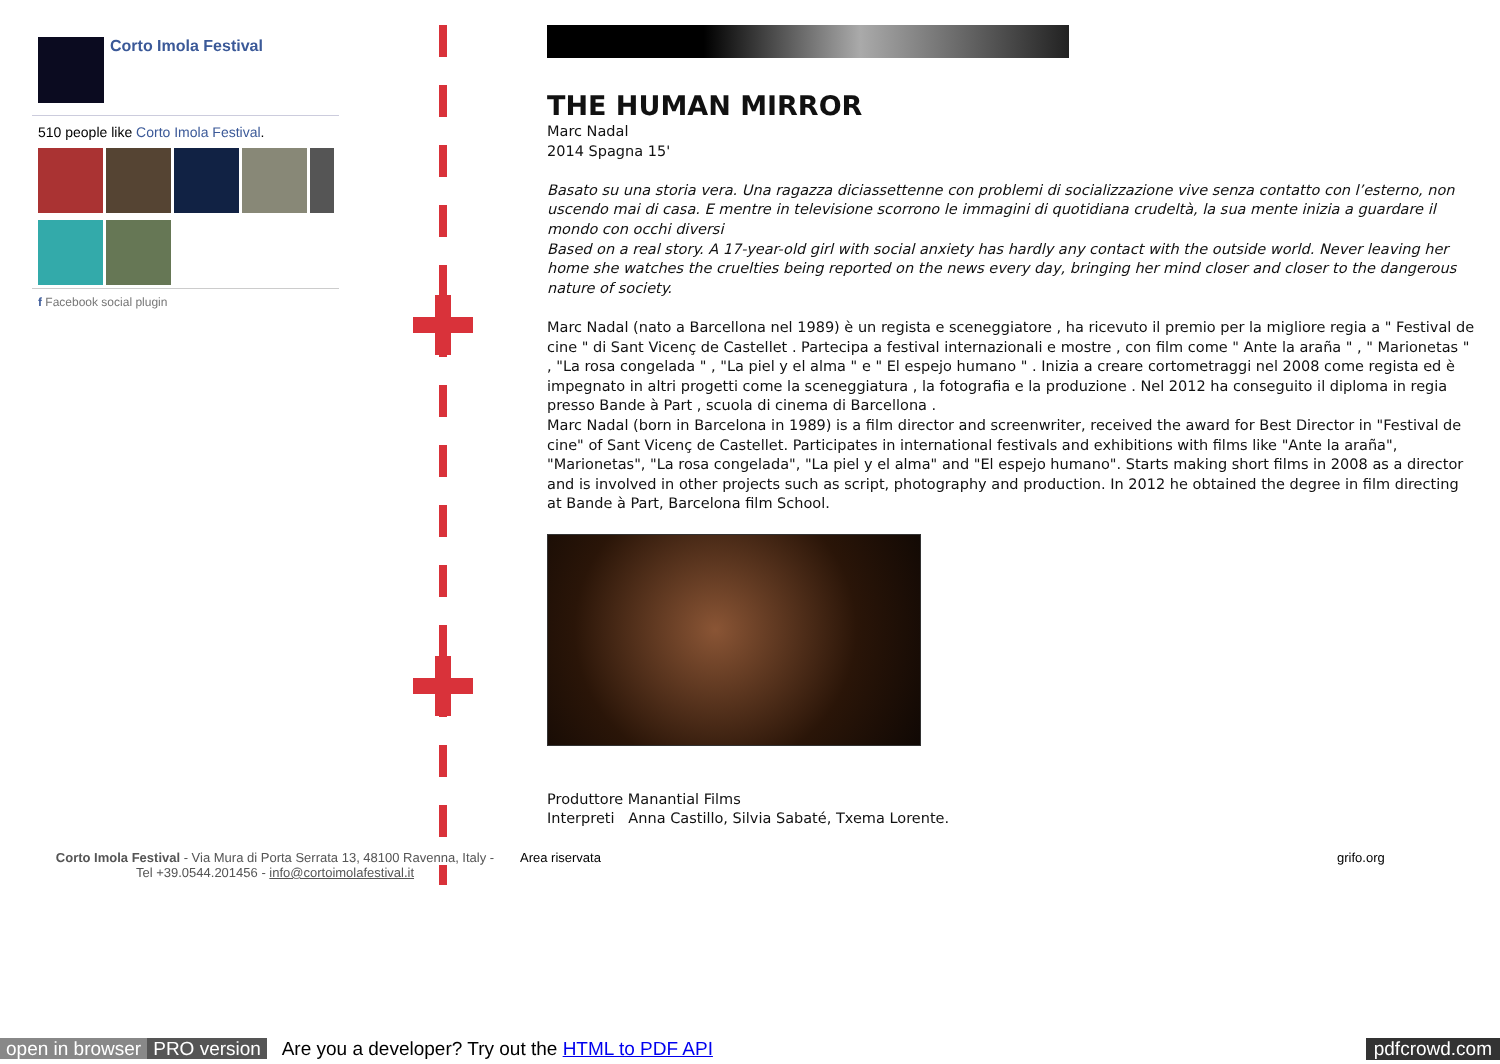Corto Imola Festival
510 people like Corto Imola Festival.
f Facebook social plugin
THE HUMAN MIRROR
Marc Nadal
2014 Spagna 15'
Basato su una storia vera. Una ragazza diciassettenne con problemi di socializzazione vive senza contatto con l’esterno, non uscendo mai di casa. E mentre in televisione scorrono le immagini di quotidiana crudeltà, la sua mente inizia a guardare il mondo con occhi diversi
Based on a real story. A 17-year-old girl with social anxiety has hardly any contact with the outside world. Never leaving her home she watches the cruelties being reported on the news every day, bringing her mind closer and closer to the dangerous nature of society.
Marc Nadal (nato a Barcellona nel 1989) è un regista e sceneggiatore , ha ricevuto il premio per la migliore regia a " Festival de cine " di Sant Vicenç de Castellet . Partecipa a festival internazionali e mostre , con film come " Ante la araña " , " Marionetas " , "La rosa congelada " , "La piel y el alma " e " El espejo humano " . Inizia a creare cortometraggi nel 2008 come regista ed è impegnato in altri progetti come la sceneggiatura , la fotografia e la produzione . Nel 2012 ha conseguito il diploma in regia presso Bande à Part , scuola di cinema di Barcellona .
Marc Nadal (born in Barcelona in 1989) is a film director and screenwriter, received the award for Best Director in "Festival de cine" of Sant Vicenç de Castellet. Participates in international festivals and exhibitions with films like "Ante la araña", "Marionetas", "La rosa congelada", "La piel y el alma" and "El espejo humano". Starts making short films in 2008 as a director and is involved in other projects such as script, photography and production. In 2012 he obtained the degree in film directing at Bande à Part, Barcelona film School.
Produttore Manantial Films
Interpreti Anna Castillo, Silvia Sabaté, Txema Lorente.
Corto Imola Festival - Via Mura di Porta Serrata 13, 48100 Ravenna, Italy - Tel +39.0544.201456 - info@cortoimolafestival.it
Area riservata grifo.org
open in browser PRO version Are you a developer? Try out the HTML to PDF API pdfcrowd.com